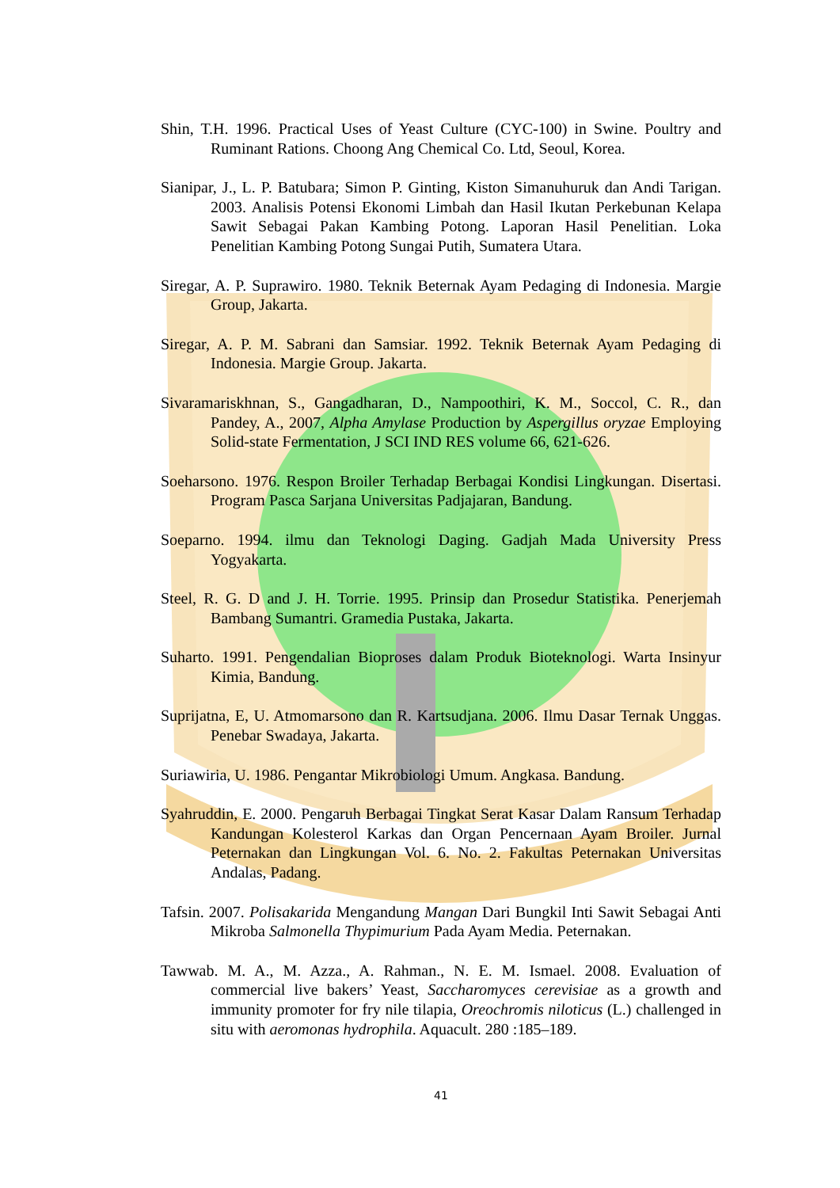Shin, T.H. 1996. Practical Uses of Yeast Culture (CYC-100) in Swine. Poultry and Ruminant Rations. Choong Ang Chemical Co. Ltd, Seoul, Korea.
Sianipar, J., L. P. Batubara; Simon P. Ginting, Kiston Simanuhuruk dan Andi Tarigan. 2003. Analisis Potensi Ekonomi Limbah dan Hasil Ikutan Perkebunan Kelapa Sawit Sebagai Pakan Kambing Potong. Laporan Hasil Penelitian. Loka Penelitian Kambing Potong Sungai Putih, Sumatera Utara.
Siregar, A. P. Suprawiro. 1980. Teknik Beternak Ayam Pedaging di Indonesia. Margie Group, Jakarta.
Siregar, A. P. M. Sabrani dan Samsiar. 1992. Teknik Beternak Ayam Pedaging di Indonesia. Margie Group. Jakarta.
Sivaramariskhnan, S., Gangadharan, D., Nampoothiri, K. M., Soccol, C. R., dan Pandey, A., 2007, Alpha Amylase Production by Aspergillus oryzae Employing Solid-state Fermentation, J SCI IND RES volume 66, 621-626.
Soeharsono. 1976. Respon Broiler Terhadap Berbagai Kondisi Lingkungan. Disertasi. Program Pasca Sarjana Universitas Padjajaran, Bandung.
Soeparno. 1994. ilmu dan Teknologi Daging. Gadjah Mada University Press Yogyakarta.
Steel, R. G. D and J. H. Torrie. 1995. Prinsip dan Prosedur Statistika. Penerjemah Bambang Sumantri. Gramedia Pustaka, Jakarta.
Suharto. 1991. Pengendalian Bioproses dalam Produk Bioteknologi. Warta Insinyur Kimia, Bandung.
Suprijatna, E, U. Atmomarsono dan R. Kartsudjana. 2006. Ilmu Dasar Ternak Unggas. Penebar Swadaya, Jakarta.
Suriawiria, U. 1986. Pengantar Mikrobiologi Umum. Angkasa. Bandung.
Syahruddin, E. 2000. Pengaruh Berbagai Tingkat Serat Kasar Dalam Ransum Terhadap Kandungan Kolesterol Karkas dan Organ Pencernaan Ayam Broiler. Jurnal Peternakan dan Lingkungan Vol. 6. No. 2. Fakultas Peternakan Universitas Andalas, Padang.
Tafsin. 2007. Polisakarida Mengandung Mangan Dari Bungkil Inti Sawit Sebagai Anti Mikroba Salmonella Thypimurium Pada Ayam Media. Peternakan.
Tawwab. M. A., M. Azza., A. Rahman., N. E. M. Ismael. 2008. Evaluation of commercial live bakers’ Yeast, Saccharomyces cerevisiae as a growth and immunity promoter for fry nile tilapia, Oreochromis niloticus (L.) challenged in situ with aeromonas hydrophila. Aquacult. 280 :185–189.
41